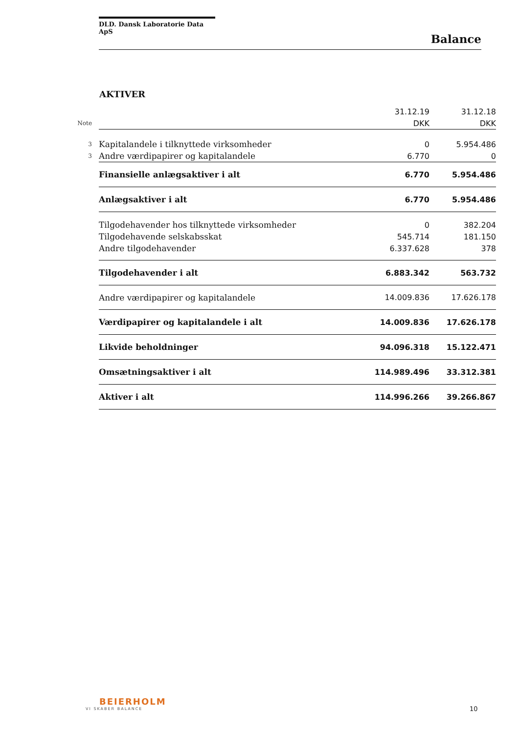DLD. Dansk Laboratorie Data ApS
Balance
AKTIVER
| | | 31.12.19 | 31.12.18 |
| Note | | DKK | DKK |
| 3 | Kapitalandele i tilknyttede virksomheder | 0 | 5.954.486 |
| 3 | Andre værdipapirer og kapitalandele | 6.770 | 0 |
| | Finansielle anlægsaktiver i alt | 6.770 | 5.954.486 |
| | Anlægsaktiver i alt | 6.770 | 5.954.486 |
| | Tilgodehavender hos tilknyttede virksomheder | 0 | 382.204 |
| | Tilgodehavende selskabsskat | 545.714 | 181.150 |
| | Andre tilgodehavender | 6.337.628 | 378 |
| | Tilgodehavender i alt | 6.883.342 | 563.732 |
| | Andre værdipapirer og kapitalandele | 14.009.836 | 17.626.178 |
| | Værdipapirer og kapitalandele i alt | 14.009.836 | 17.626.178 |
| | Likvide beholdninger | 94.096.318 | 15.122.471 |
| | Omsætningsaktiver i alt | 114.989.496 | 33.312.381 |
| | Aktiver i alt | 114.996.266 | 39.266.867 |
BEIERHOLM
VI SKABER BALANCE
10